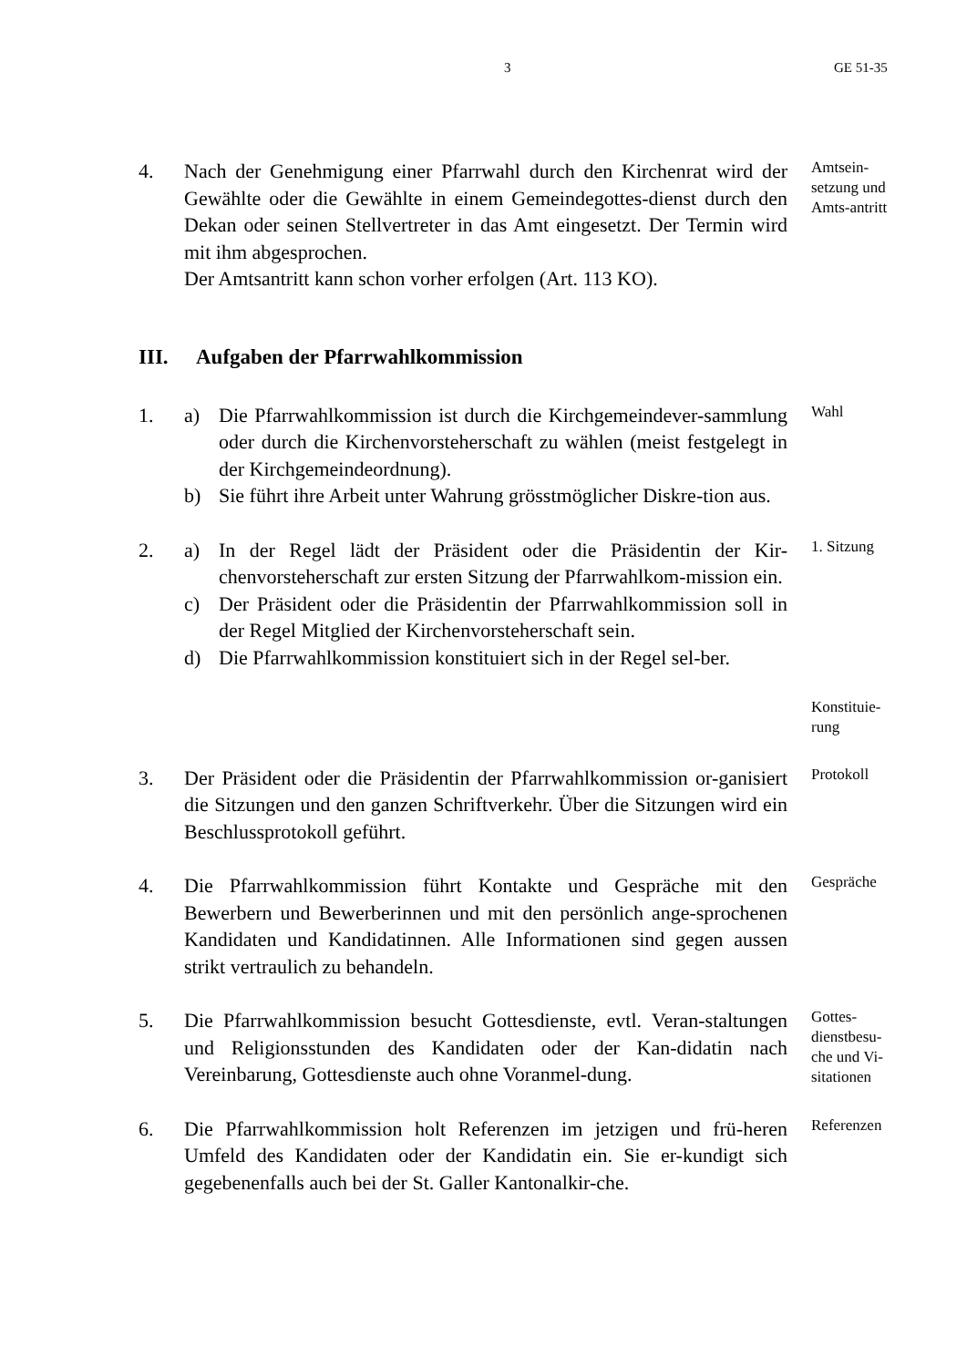3 GE 51-35
4. Nach der Genehmigung einer Pfarrwahl durch den Kirchenrat wird der Gewählte oder die Gewählte in einem Gemeindegottes-dienst durch den Dekan oder seinen Stellvertreter in das Amt eingesetzt. Der Termin wird mit ihm abgesprochen.
Der Amtsantritt kann schon vorher erfolgen (Art. 113 KO).
Amtsein-setzung und Amts-antritt
III. Aufgaben der Pfarrwahlkommission
1. a) Die Pfarrwahlkommission ist durch die Kirchgemeindever-sammlung oder durch die Kirchenvorsteherschaft zu wählen (meist festgelegt in der Kirchgemeindeordnung).
b) Sie führt ihre Arbeit unter Wahrung grösstmöglicher Diskre-tion aus.
Wahl
2. a) In der Regel lädt der Präsident oder die Präsidentin der Kir-chenvorsteherschaft zur ersten Sitzung der Pfarrwahlkom-mission ein.
c) Der Präsident oder die Präsidentin der Pfarrwahlkommission soll in der Regel Mitglied der Kirchenvorsteherschaft sein.
d) Die Pfarrwahlkommission konstituiert sich in der Regel sel-ber.
1. Sitzung
Konstituie-rung
3. Der Präsident oder die Präsidentin der Pfarrwahlkommission or-ganisiert die Sitzungen und den ganzen Schriftverkehr. Über die Sitzungen wird ein Beschlussprotokoll geführt.
Protokoll
4. Die Pfarrwahlkommission führt Kontakte und Gespräche mit den Bewerbern und Bewerberinnen und mit den persönlich ange-sprochenen Kandidaten und Kandidatinnen. Alle Informationen sind gegen aussen strikt vertraulich zu behandeln.
Gespräche
5. Die Pfarrwahlkommission besucht Gottesdienste, evtl. Veran-staltungen und Religionsstunden des Kandidaten oder der Kan-didatin nach Vereinbarung, Gottesdienste auch ohne Voranmel-dung.
Gottes-dienstbesu-che und Vi-sitationen
6. Die Pfarrwahlkommission holt Referenzen im jetzigen und frü-heren Umfeld des Kandidaten oder der Kandidatin ein. Sie er-kundigt sich gegebenenfalls auch bei der St. Galler Kantonalkir-che.
Referenzen